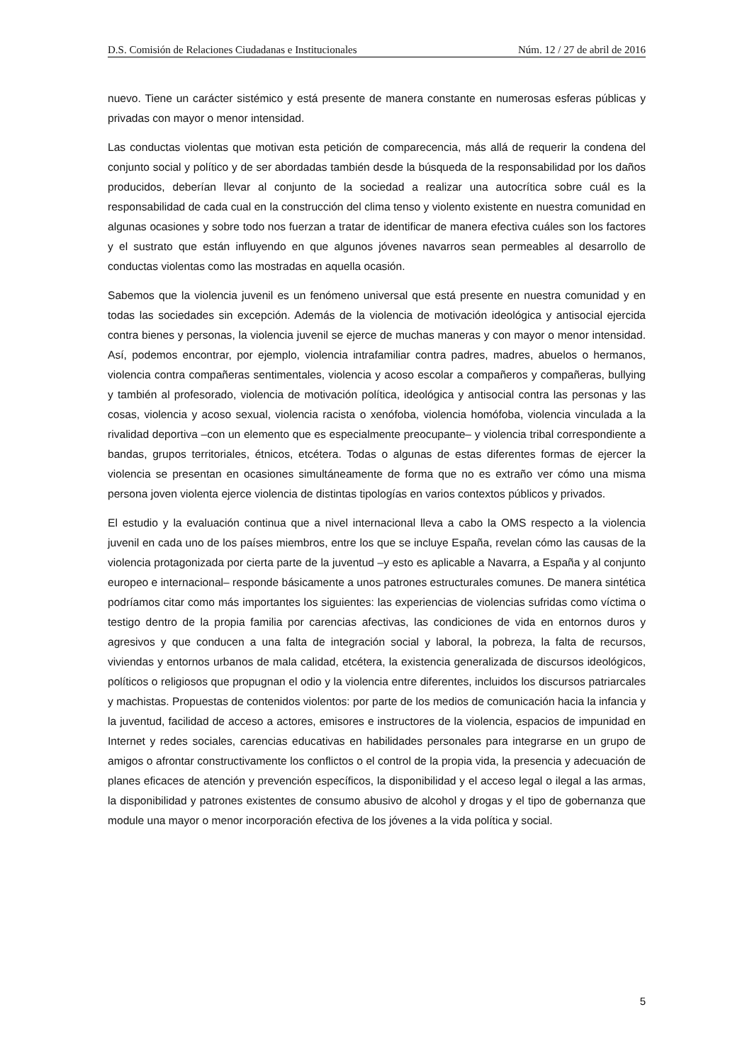D.S. Comisión de Relaciones Ciudadanas e Institucionales Núm. 12 / 27 de abril de 2016
nuevo. Tiene un carácter sistémico y está presente de manera constante en numerosas esferas públicas y privadas con mayor o menor intensidad.
Las conductas violentas que motivan esta petición de comparecencia, más allá de requerir la condena del conjunto social y político y de ser abordadas también desde la búsqueda de la responsabilidad por los daños producidos, deberían llevar al conjunto de la sociedad a realizar una autocrítica sobre cuál es la responsabilidad de cada cual en la construcción del clima tenso y violento existente en nuestra comunidad en algunas ocasiones y sobre todo nos fuerzan a tratar de identificar de manera efectiva cuáles son los factores y el sustrato que están influyendo en que algunos jóvenes navarros sean permeables al desarrollo de conductas violentas como las mostradas en aquella ocasión.
Sabemos que la violencia juvenil es un fenómeno universal que está presente en nuestra comunidad y en todas las sociedades sin excepción. Además de la violencia de motivación ideológica y antisocial ejercida contra bienes y personas, la violencia juvenil se ejerce de muchas maneras y con mayor o menor intensidad. Así, podemos encontrar, por ejemplo, violencia intrafamiliar contra padres, madres, abuelos o hermanos, violencia contra compañeras sentimentales, violencia y acoso escolar a compañeros y compañeras, bullying y también al profesorado, violencia de motivación política, ideológica y antisocial contra las personas y las cosas, violencia y acoso sexual, violencia racista o xenófoba, violencia homófoba, violencia vinculada a la rivalidad deportiva –con un elemento que es especialmente preocupante– y violencia tribal correspondiente a bandas, grupos territoriales, étnicos, etcétera. Todas o algunas de estas diferentes formas de ejercer la violencia se presentan en ocasiones simultáneamente de forma que no es extraño ver cómo una misma persona joven violenta ejerce violencia de distintas tipologías en varios contextos públicos y privados.
El estudio y la evaluación continua que a nivel internacional lleva a cabo la OMS respecto a la violencia juvenil en cada uno de los países miembros, entre los que se incluye España, revelan cómo las causas de la violencia protagonizada por cierta parte de la juventud –y esto es aplicable a Navarra, a España y al conjunto europeo e internacional– responde básicamente a unos patrones estructurales comunes. De manera sintética podríamos citar como más importantes los siguientes: las experiencias de violencias sufridas como víctima o testigo dentro de la propia familia por carencias afectivas, las condiciones de vida en entornos duros y agresivos y que conducen a una falta de integración social y laboral, la pobreza, la falta de recursos, viviendas y entornos urbanos de mala calidad, etcétera, la existencia generalizada de discursos ideológicos, políticos o religiosos que propugnan el odio y la violencia entre diferentes, incluidos los discursos patriarcales y machistas. Propuestas de contenidos violentos: por parte de los medios de comunicación hacia la infancia y la juventud, facilidad de acceso a actores, emisores e instructores de la violencia, espacios de impunidad en Internet y redes sociales, carencias educativas en habilidades personales para integrarse en un grupo de amigos o afrontar constructivamente los conflictos o el control de la propia vida, la presencia y adecuación de planes eficaces de atención y prevención específicos, la disponibilidad y el acceso legal o ilegal a las armas, la disponibilidad y patrones existentes de consumo abusivo de alcohol y drogas y el tipo de gobernanza que module una mayor o menor incorporación efectiva de los jóvenes a la vida política y social.
5